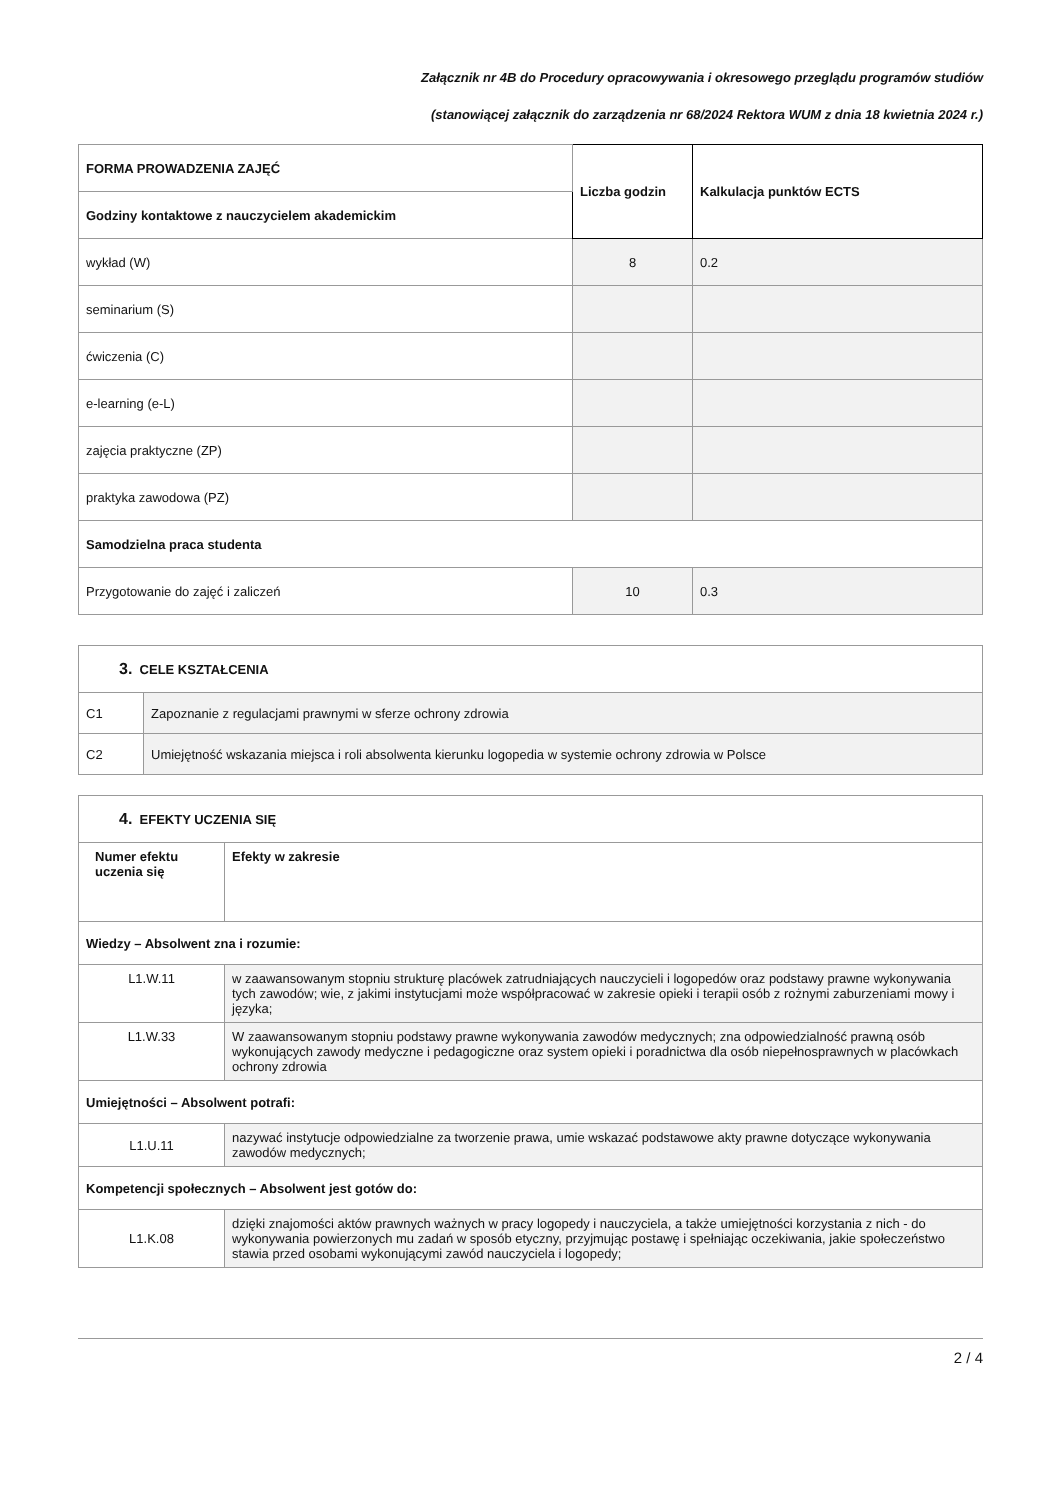Załącznik nr 4B do Procedury opracowywania i okresowego przeglądu programów studiów
(stanowiącej załącznik do zarządzenia nr 68/2024 Rektora WUM z dnia 18 kwietnia 2024 r.)
| FORMA PROWADZENIA ZAJĘĆ | Liczba godzin | Kalkulacja punktów ECTS |
| --- | --- | --- |
| Godziny kontaktowe z nauczycielem akademickim | | |
| wykład (W) | 8 | 0.2 |
| seminarium (S) | | |
| ćwiczenia (C) | | |
| e-learning (e-L) | | |
| zajęcia praktyczne (ZP) | | |
| praktyka zawodowa (PZ) | | |
| Samodzielna praca studenta | | |
| Przygotowanie do zajęć i zaliczeń | 10 | 0.3 |
| 3. CELE KSZTAŁCENIA | |
| --- | --- |
| C1 | Zapoznanie z regulacjami prawnymi w sferze ochrony zdrowia |
| C2 | Umiejętność wskazania miejsca i roli absolwenta kierunku logopedia w systemie ochrony zdrowia w Polsce |
| 4. EFEKTY UCZENIA SIĘ | |
| --- | --- |
| Numer efektu uczenia się | Efekty w zakresie |
| Wiedzy – Absolwent zna i rozumie: | |
| L1.W.11 | w zaawansowanym stopniu strukturę placówek zatrudniających nauczycieli i logopedów oraz podstawy prawne wykonywania tych zawodów; wie, z jakimi instytucjami może współpracować w zakresie opieki i terapii osób z rożnymi zaburzeniami mowy i języka; |
| L1.W.33 | W zaawansowanym stopniu podstawy prawne wykonywania zawodów medycznych; zna odpowiedzialność prawną osób wykonujących zawody medyczne i pedagogiczne oraz system opieki i poradnictwa dla osób niepełnosprawnych w placówkach ochrony zdrowia |
| Umiejętności – Absolwent potrafi: | |
| L1.U.11 | nazywać instytucje odpowiedzialne za tworzenie prawa, umie wskazać podstawowe akty prawne dotyczące wykonywania zawodów medycznych; |
| Kompetencji społecznych – Absolwent jest gotów do: | |
| L1.K.08 | dzięki znajomości aktów prawnych ważnych w pracy logopedy i nauczyciela, a także umiejętności korzystania z nich - do wykonywania powierzonych mu zadań w sposób etyczny, przyjmując postawę i spełniając oczekiwania, jakie społeczeństwo stawia przed osobami wykonującymi zawód nauczyciela i logopedy; |
2 / 4